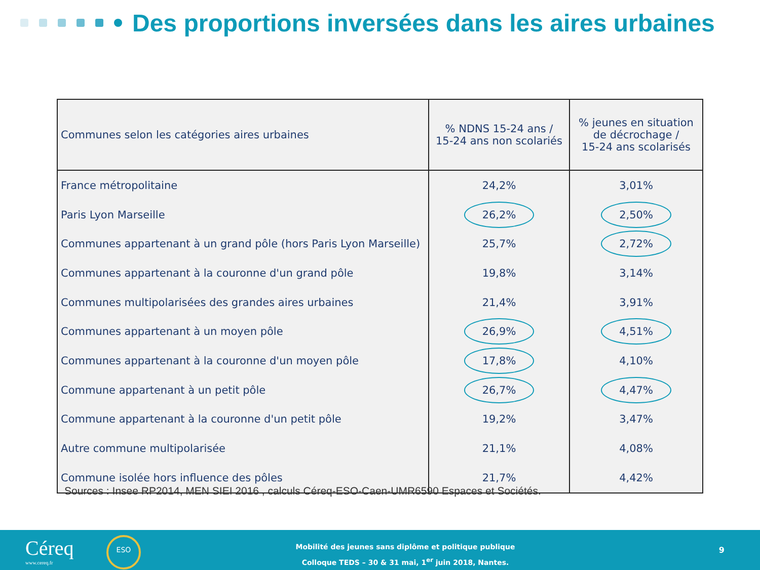Des proportions inversées dans les aires urbaines
| Communes selon les catégories aires urbaines | % NDNS 15-24 ans / 15-24 ans non scolariés | % jeunes en situation de décrochage / 15-24 ans scolarisés |
| --- | --- | --- |
| France métropolitaine | 24,2% | 3,01% |
| Paris Lyon Marseille | 26,2% | 2,50% |
| Communes appartenant à un grand pôle (hors Paris Lyon Marseille) | 25,7% | 2,72% |
| Communes appartenant à la couronne d'un grand pôle | 19,8% | 3,14% |
| Communes multipolarisées des grandes aires urbaines | 21,4% | 3,91% |
| Communes appartenant à un moyen pôle | 26,9% | 4,51% |
| Communes appartenant à la couronne d'un moyen pôle | 17,8% | 4,10% |
| Commune appartenant à un petit pôle | 26,7% | 4,47% |
| Commune appartenant à la couronne d'un petit pôle | 19,2% | 3,47% |
| Autre commune multipolarisée | 21,1% | 4,08% |
| Commune isolée hors influence des pôles | 21,7% | 4,42% |
Sources : Insee RP2014, MEN SIEI 2016 , calculs Céreq-ESO-Caen-UMR6590 Espaces et Sociétés.
Céreq
www.cereq.fr
ESO
Mobilité des jeunes sans diplôme et politique publique
Colloque TEDS – 30 & 31 mai, 1<sup>er</sup> juin 2018, Nantes.
9